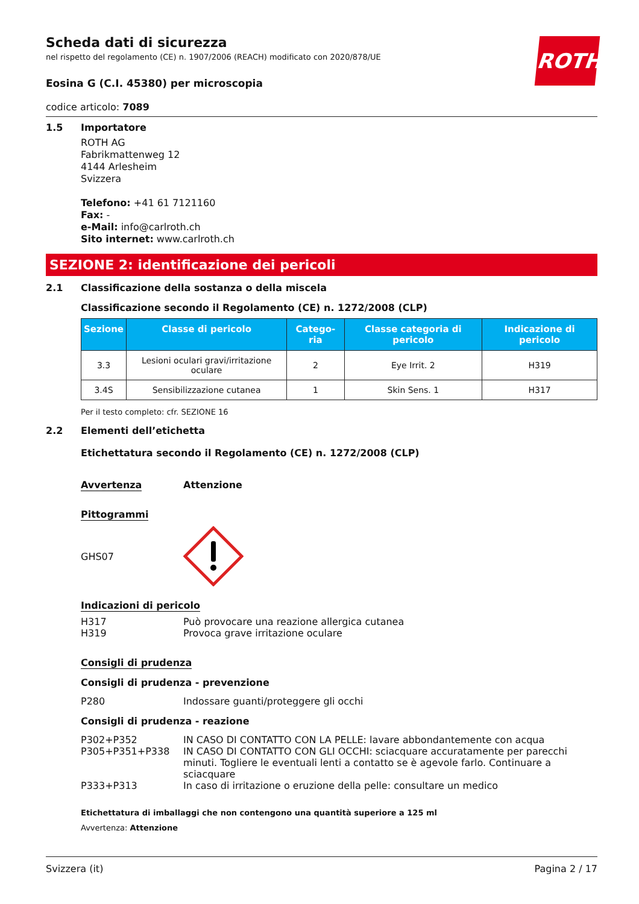ROTH
Scheda dati di sicurezza
nel rispetto del regolamento (CE) n. 1907/2006 (REACH) modificato con 2020/878/UE
Eosina G (C.I. 45380) per microscopia
codice articolo: 7089
1.5 Importatore
ROTH AG
Fabrikmattenweg 12
4144 Arlesheim
Svizzera
Telefono: +41 61 7121160
Fax: -
e-Mail: info@carlroth.ch
Sito internet: www.carlroth.ch
SEZIONE 2: identificazione dei pericoli
2.1 Classificazione della sostanza o della miscela
Classificazione secondo il Regolamento (CE) n. 1272/2008 (CLP)
| Sezione | Classe di pericolo | Catego-ria | Classe categoria di pericolo | Indicazione di pericolo |
| --- | --- | --- | --- | --- |
| 3.3 | Lesioni oculari gravi/irritazione oculare | 2 | Eye Irrit. 2 | H319 |
| 3.4S | Sensibilizzazione cutanea | 1 | Skin Sens. 1 | H317 |
Per il testo completo: cfr. SEZIONE 16
2.2 Elementi dell’etichetta
Etichettatura secondo il Regolamento (CE) n. 1272/2008 (CLP)
Avvertenza Attenzione
Pittogrammi
GHS07
Indicazioni di pericolo
H317 Può provocare una reazione allergica cutanea
H319 Provoca grave irritazione oculare
Consigli di prudenza
Consigli di prudenza - prevenzione
P280 Indossare guanti/proteggere gli occhi
Consigli di prudenza - reazione
P302+P352 IN CASO DI CONTATTO CON LA PELLE: lavare abbondantemente con acqua
P305+P351+P338 IN CASO DI CONTATTO CON GLI OCCHI: sciacquare accuratamente per parecchi minuti. Togliere le eventuali lenti a contatto se è agevole farlo. Continuare a sciacquare
P333+P313 In caso di irritazione o eruzione della pelle: consultare un medico
Etichettatura di imballaggi che non contengono una quantità superiore a 125 ml
Avvertenza: Attenzione
Svizzera (it) Pagina 2 / 17